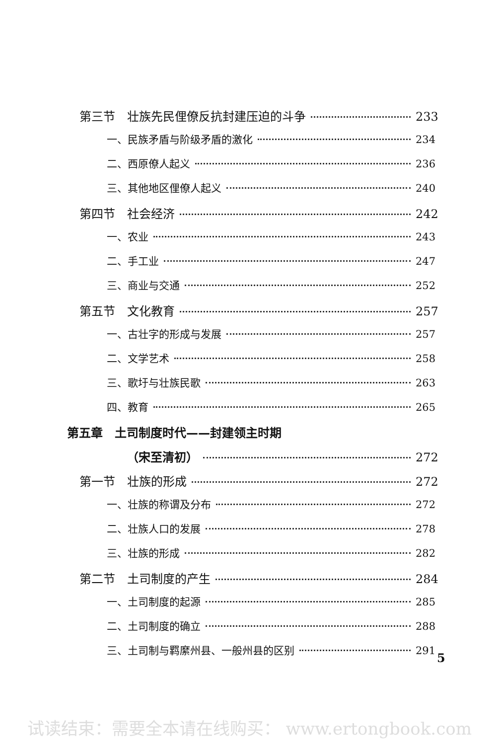第三节　壮族先民俚僚反抗封建压迫的斗争 233
一、民族矛盾与阶级矛盾的激化 234
二、西原僚人起义 236
三、其他地区俚僚人起义 240
第四节　社会经济 242
一、农业 243
二、手工业 247
三、商业与交通 252
第五节　文化教育 257
一、古壮字的形成与发展 257
二、文学艺术 258
三、歌圩与壮族民歌 263
四、教育 265
第五章　土司制度时代——封建领主时期
（宋至清初） 272
第一节　壮族的形成 272
一、壮族的称谓及分布 272
二、壮族人口的发展 278
三、壮族的形成 282
第二节　土司制度的产生 284
一、土司制度的起源 285
二、土司制度的确立 288
三、土司制与羁縻州县、一般州县的区别 291
5
试读结束：需要全本请在线购买： www.ertongbook.com